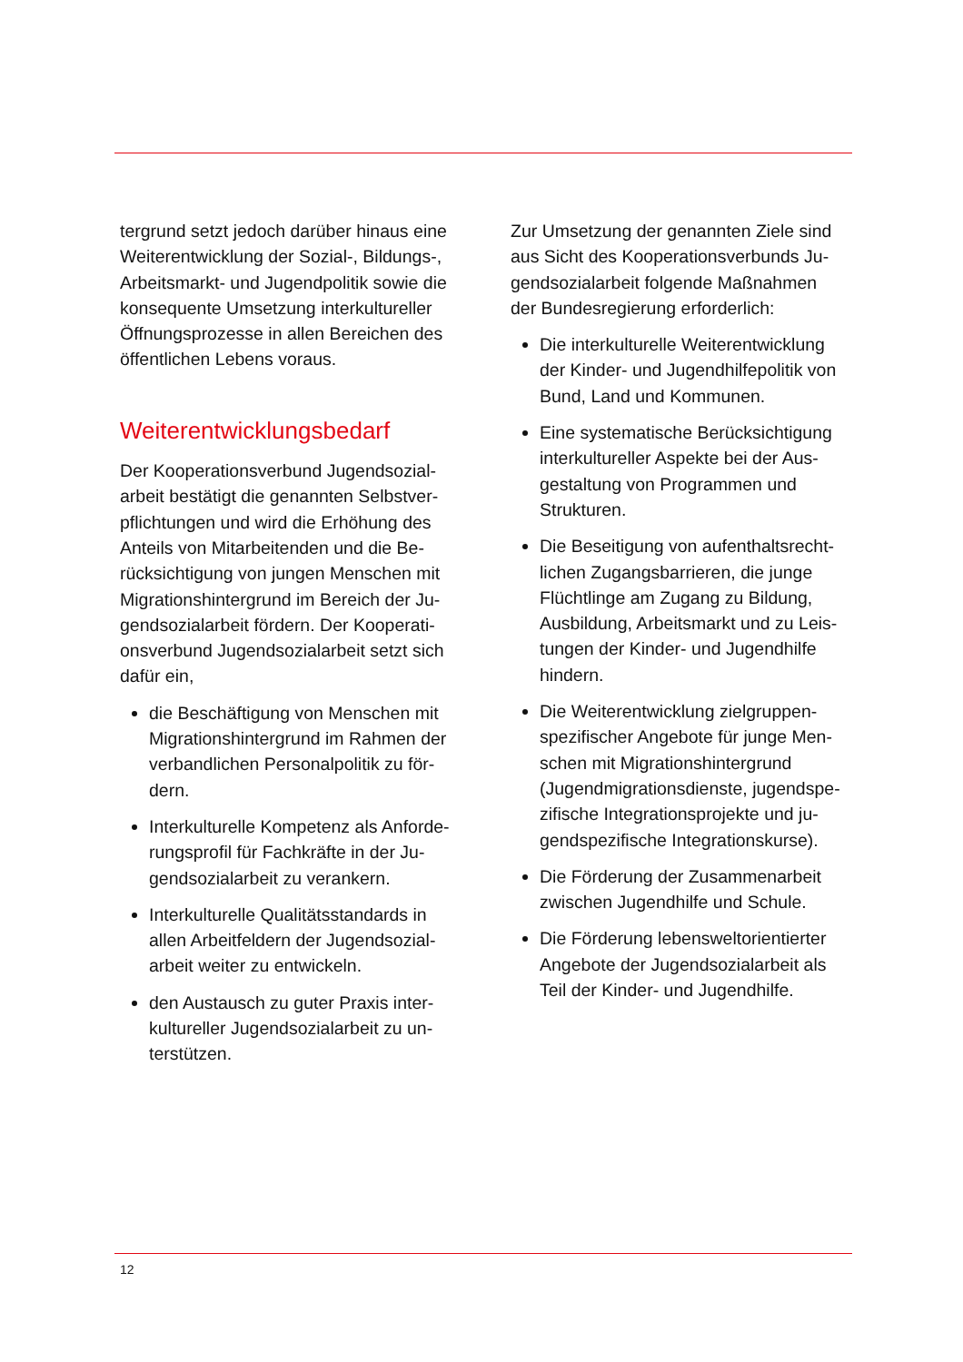tergrund setzt jedoch darüber hinaus eine Weiterentwicklung der Sozial-, Bildungs-, Arbeitsmarkt- und Jugendpolitik sowie die konsequente Umsetzung interkultureller Öffnungsprozesse in allen Bereichen des öffentlichen Lebens voraus.
Weiterentwicklungsbedarf
Der Kooperationsverbund Jugendsozial-arbeit bestätigt die genannten Selbstver-pflichtungen und wird die Erhöhung des Anteils von Mitarbeitenden und die Be-rücksichtigung von jungen Menschen mit Migrationshintergrund im Bereich der Ju-gendsozialarbeit fördern. Der Kooperati-onsverbund Jugendsozialarbeit setzt sich dafür ein,
die Beschäftigung von Menschen mit Migrationshintergrund im Rahmen der verbandlichen Personalpolitik zu för-dern.
Interkulturelle Kompetenz als Anforde-rungsprofil für Fachkräfte in der Ju-gendsozialarbeit zu verankern.
Interkulturelle Qualitätsstandards in allen Arbeitfeldern der Jugendsozial-arbeit weiter zu entwickeln.
den Austausch zu guter Praxis inter-kultureller Jugendsozialarbeit zu un-terstützen.
Zur Umsetzung der genannten Ziele sind aus Sicht des Kooperationsverbunds Ju-gendsozialarbeit folgende Maßnahmen der Bundesregierung erforderlich:
Die interkulturelle Weiterentwicklung der Kinder- und Jugendhilfepolitik von Bund, Land und Kommunen.
Eine systematische Berücksichtigung interkultureller Aspekte bei der Aus-gestaltung von Programmen und Strukturen.
Die Beseitigung von aufenthaltsrecht-lichen Zugangsbarrieren, die junge Flüchtlinge am Zugang zu Bildung, Ausbildung, Arbeitsmarkt und zu Leis-tungen der Kinder- und Jugendhilfe hindern.
Die Weiterentwicklung zielgruppen-spezifischer Angebote für junge Men-schen mit Migrationshintergrund (Jugendmigrationsdienste, jugendspe-zifische Integrationsprojekte und ju-gendspezifische Integrationskurse).
Die Förderung der Zusammenarbeit zwischen Jugendhilfe und Schule.
Die Förderung lebensweltorientierter Angebote der Jugendsozialarbeit als Teil der Kinder- und Jugendhilfe.
12